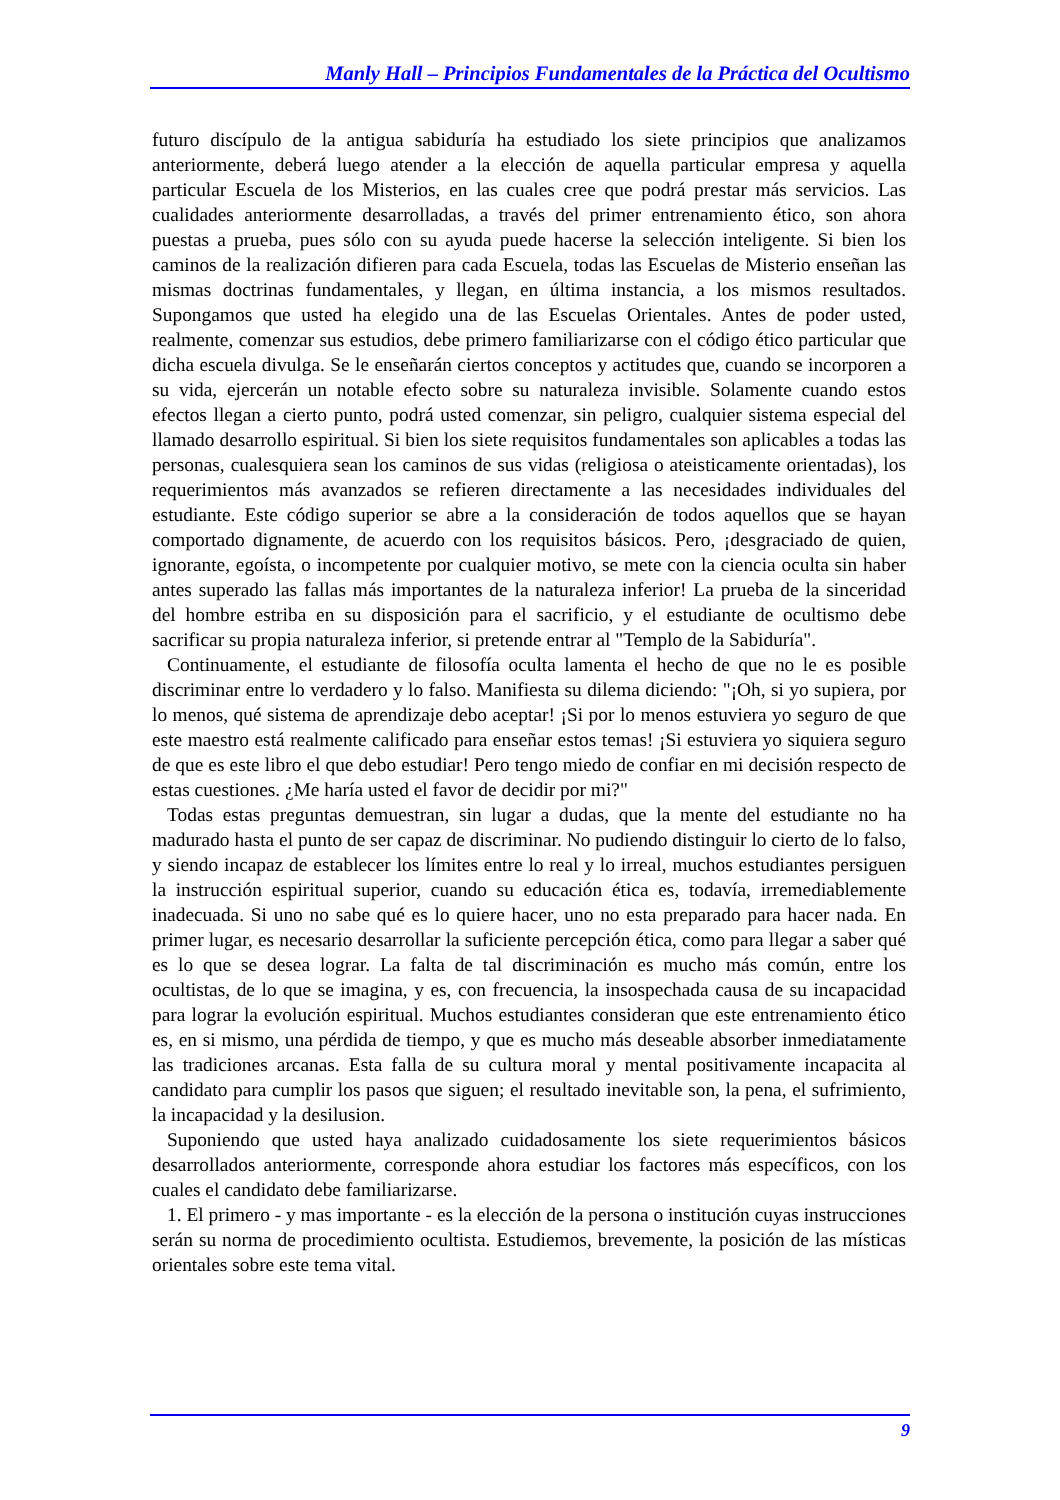Manly Hall – Principios Fundamentales de la Práctica del Ocultismo
futuro discípulo de la antigua sabiduría ha estudiado los siete principios que analizamos anteriormente, deberá luego atender a la elección de aquella particular empresa y aquella particular Escuela de los Misterios, en las cuales cree que podrá prestar más servicios. Las cualidades anteriormente desarrolladas, a través del primer entrenamiento ético, son ahora puestas a prueba, pues sólo con su ayuda puede hacerse la selección inteligente. Si bien los caminos de la realización difieren para cada Escuela, todas las Escuelas de Misterio enseñan las mismas doctrinas fundamentales, y llegan, en última instancia, a los mismos resultados. Supongamos que usted ha elegido una de las Escuelas Orientales. Antes de poder usted, realmente, comenzar sus estudios, debe primero familiarizarse con el código ético particular que dicha escuela divulga. Se le enseñarán ciertos conceptos y actitudes que, cuando se incorporen a su vida, ejercerán un notable efecto sobre su naturaleza invisible. Solamente cuando estos efectos llegan a cierto punto, podrá usted comenzar, sin peligro, cualquier sistema especial del llamado desarrollo espiritual. Si bien los siete requisitos fundamentales son aplicables a todas las personas, cualesquiera sean los caminos de sus vidas (religiosa o ateisticamente orientadas), los requerimientos más avanzados se refieren directamente a las necesidades individuales del estudiante. Este código superior se abre a la consideración de todos aquellos que se hayan comportado dignamente, de acuerdo con los requisitos básicos. Pero, ¡desgraciado de quien, ignorante, egoísta, o incompetente por cualquier motivo, se mete con la ciencia oculta sin haber antes superado las fallas más importantes de la naturaleza inferior! La prueba de la sinceridad del hombre estriba en su disposición para el sacrificio, y el estudiante de ocultismo debe sacrificar su propia naturaleza inferior, si pretende entrar al "Templo de la Sabiduría".
Continuamente, el estudiante de filosofía oculta lamenta el hecho de que no le es posible discriminar entre lo verdadero y lo falso. Manifiesta su dilema diciendo: "¡Oh, si yo supiera, por lo menos, qué sistema de aprendizaje debo aceptar! ¡Si por lo menos estuviera yo seguro de que este maestro está realmente calificado para enseñar estos temas! ¡Si estuviera yo siquiera seguro de que es este libro el que debo estudiar! Pero tengo miedo de confiar en mi decisión respecto de estas cuestiones. ¿Me haría usted el favor de decidir por mi?"
Todas estas preguntas demuestran, sin lugar a dudas, que la mente del estudiante no ha madurado hasta el punto de ser capaz de discriminar. No pudiendo distinguir lo cierto de lo falso, y siendo incapaz de establecer los límites entre lo real y lo irreal, muchos estudiantes persiguen la instrucción espiritual superior, cuando su educación ética es, todavía, irremediablemente inadecuada. Si uno no sabe qué es lo quiere hacer, uno no esta preparado para hacer nada. En primer lugar, es necesario desarrollar la suficiente percepción ética, como para llegar a saber qué es lo que se desea lograr. La falta de tal discriminación es mucho más común, entre los ocultistas, de lo que se imagina, y es, con frecuencia, la insospechada causa de su incapacidad para lograr la evolución espiritual. Muchos estudiantes consideran que este entrenamiento ético es, en si mismo, una pérdida de tiempo, y que es mucho más deseable absorber inmediatamente las tradiciones arcanas. Esta falla de su cultura moral y mental positivamente incapacita al candidato para cumplir los pasos que siguen; el resultado inevitable son, la pena, el sufrimiento, la incapacidad y la desilusion.
Suponiendo que usted haya analizado cuidadosamente los siete requerimientos básicos desarrollados anteriormente, corresponde ahora estudiar los factores más específicos, con los cuales el candidato debe familiarizarse.
1. El primero - y mas importante - es la elección de la persona o institución cuyas instrucciones serán su norma de procedimiento ocultista. Estudiemos, brevemente, la posición de las místicas orientales sobre este tema vital.
9